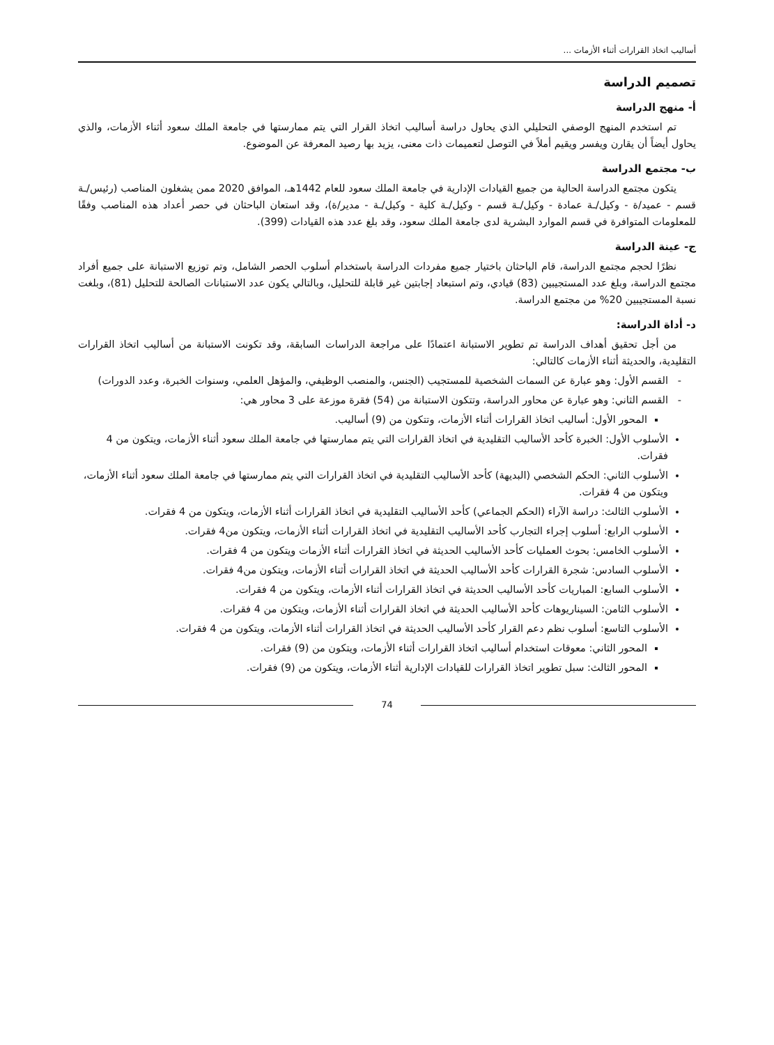أساليب اتخاذ القرارات أثناء الأزمات ...
تصميم الدراسة
أ- منهج الدراسة
تم استخدم المنهج الوصفي التحليلي الذي يحاول دراسة أساليب اتخاذ القرار التي يتم ممارستها في جامعة الملك سعود أثناء الأزمات، والذي يحاول أيضاً أن يقارن ويفسر ويقيم أملاً في التوصل لتعميمات ذات معنى، يزيد بها رصيد المعرفة عن الموضوع.
ب- مجتمع الدراسة
يتكون مجتمع الدراسة الحالية من جميع القيادات الإدارية في جامعة الملك سعود للعام 1442هـ، الموافق 2020 ممن يشغلون المناصب (رئيس/ـة قسم - عميد/ة - وكيل/ـة عمادة - وكيل/ـة قسم - وكيل/ـة كلية - وكيل/ـة - مدير/ة)، وقد استعان الباحثان في حصر أعداد هذه المناصب وفقًا للمعلومات المتوافرة في قسم الموارد البشرية لدى جامعة الملك سعود، وقد بلغ عدد هذه القيادات (399).
ج- عينة الدراسة
نظرًا لحجم مجتمع الدراسة، قام الباحثان باختيار جميع مفردات الدراسة باستخدام أسلوب الحصر الشامل، وتم توزيع الاستبانة على جميع أفراد مجتمع الدراسة، وبلغ عدد المستجيبين (83) قيادي، وتم استبعاد إجابتين غير قابلة للتحليل، وبالتالي يكون عدد الاستبانات الصالحة للتحليل (81)، وبلغت نسبة المستجيبين 20% من مجتمع الدراسة.
د- أداة الدراسة:
من أجل تحقيق أهداف الدراسة تم تطوير الاستبانة اعتمادًا على مراجعة الدراسات السابقة، وقد تكونت الاستبانة من أساليب اتخاذ القرارات التقليدية، والحديثة أثناء الأزمات كالتالي:
القسم الأول: وهو عبارة عن السمات الشخصية للمستجيب (الجنس، والمنصب الوظيفي، والمؤهل العلمي، وسنوات الخبرة، وعدد الدورات)
القسم الثاني: وهو عبارة عن محاور الدراسة، وتتكون الاستبانة من (54) فقرة موزعة على 3 محاور هي:
المحور الأول: أساليب اتخاذ القرارات أثناء الأزمات، وتتكون من (9) أساليب.
الأسلوب الأول: الخبرة كأحد الأساليب التقليدية في اتخاذ القرارات التي يتم ممارستها في جامعة الملك سعود أثناء الأزمات، ويتكون من 4 فقرات.
الأسلوب الثاني: الحكم الشخصي (البديهة) كأحد الأساليب التقليدية في اتخاذ القرارات التي يتم ممارستها في جامعة الملك سعود أثناء الأزمات، ويتكون من 4 فقرات.
الأسلوب الثالث: دراسة الآراء (الحكم الجماعي) كأحد الأساليب التقليدية في اتخاذ القرارات أثناء الأزمات، ويتكون من 4 فقرات.
الأسلوب الرابع: أسلوب إجراء التجارب كأحد الأساليب التقليدية في اتخاذ القرارات أثناء الأزمات، ويتكون من4 فقرات.
الأسلوب الخامس: بحوث العمليات كأحد الأساليب الحديثة في اتخاذ القرارات أثناء الأزمات ويتكون من 4 فقرات.
الأسلوب السادس: شجرة القرارات كأحد الأساليب الحديثة في اتخاذ القرارات أثناء الأزمات، ويتكون من4 فقرات.
الأسلوب السابع: المباريات كأحد الأساليب الحديثة في اتخاذ القرارات أثناء الأزمات، ويتكون من 4 فقرات.
الأسلوب الثامن: السيناريوهات كأحد الأساليب الحديثة في اتخاذ القرارات أثناء الأزمات، ويتكون من 4 فقرات.
الأسلوب التاسع: أسلوب نظم دعم القرار كأحد الأساليب الحديثة في اتخاذ القرارات أثناء الأزمات، ويتكون من 4 فقرات.
المحور الثاني: معوقات استخدام أساليب اتخاذ القرارات أثناء الأزمات، ويتكون من (9) فقرات.
المحور الثالث: سبل تطوير اتخاذ القرارات للقيادات الإدارية أثناء الأزمات، ويتكون من (9) فقرات.
74